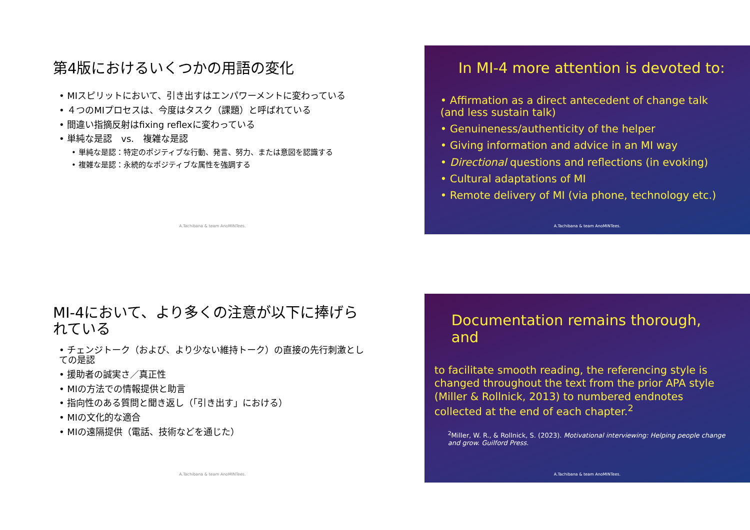第4版におけるいくつかの用語の変化
• MIスピリットにおいて、引き出すはエンパワーメントに変わっている
• ４つのMIプロセスは、今度はタスク（課題）と呼ばれている
• 間違い指摘反射はfixing reflexに変わっている
• 単純な是認　vs.　複雑な是認
• 単純な是認：特定のポジティブな行動、発言、努力、または意図を認識する
• 複雑な是認：永続的なポジティブな属性を強調する
A.Tachibana & team AnoMINTees.
In MI-4 more attention is devoted to:
• Affirmation as a direct antecedent of change talk (and less sustain talk)
• Genuineness/authenticity of the helper
• Giving information and advice in an MI way
• Directional questions and reflections (in evoking)
• Cultural adaptations of MI
• Remote delivery of MI (via phone, technology etc.)
A.Tachibana & team AnoMINTees.
MI-4において、より多くの注意が以下に捧げられている
• チェンジトーク（および、より少ない維持トーク）の直接の先行刺激としての是認
• 援助者の誠実さ／真正性
• MIの方法での情報提供と助言
• 指向性のある質問と聞き返し（「引き出す」における）
• MIの文化的な適合
• MIの遠隔提供（電話、技術などを通じた）
A.Tachibana & team AnoMINTees.
Documentation remains thorough, and
to facilitate smooth reading, the referencing style is changed throughout the text from the prior APA style (Miller & Rollnick, 2013) to numbered endnotes collected at the end of each chapter.<sup>2</sup>
<sup>2</sup> Miller, W. R., & Rollnick, S. (2023). Motivational interviewing: Helping people change and grow. Guilford Press.
A.Tachibana & team AnoMINTees.